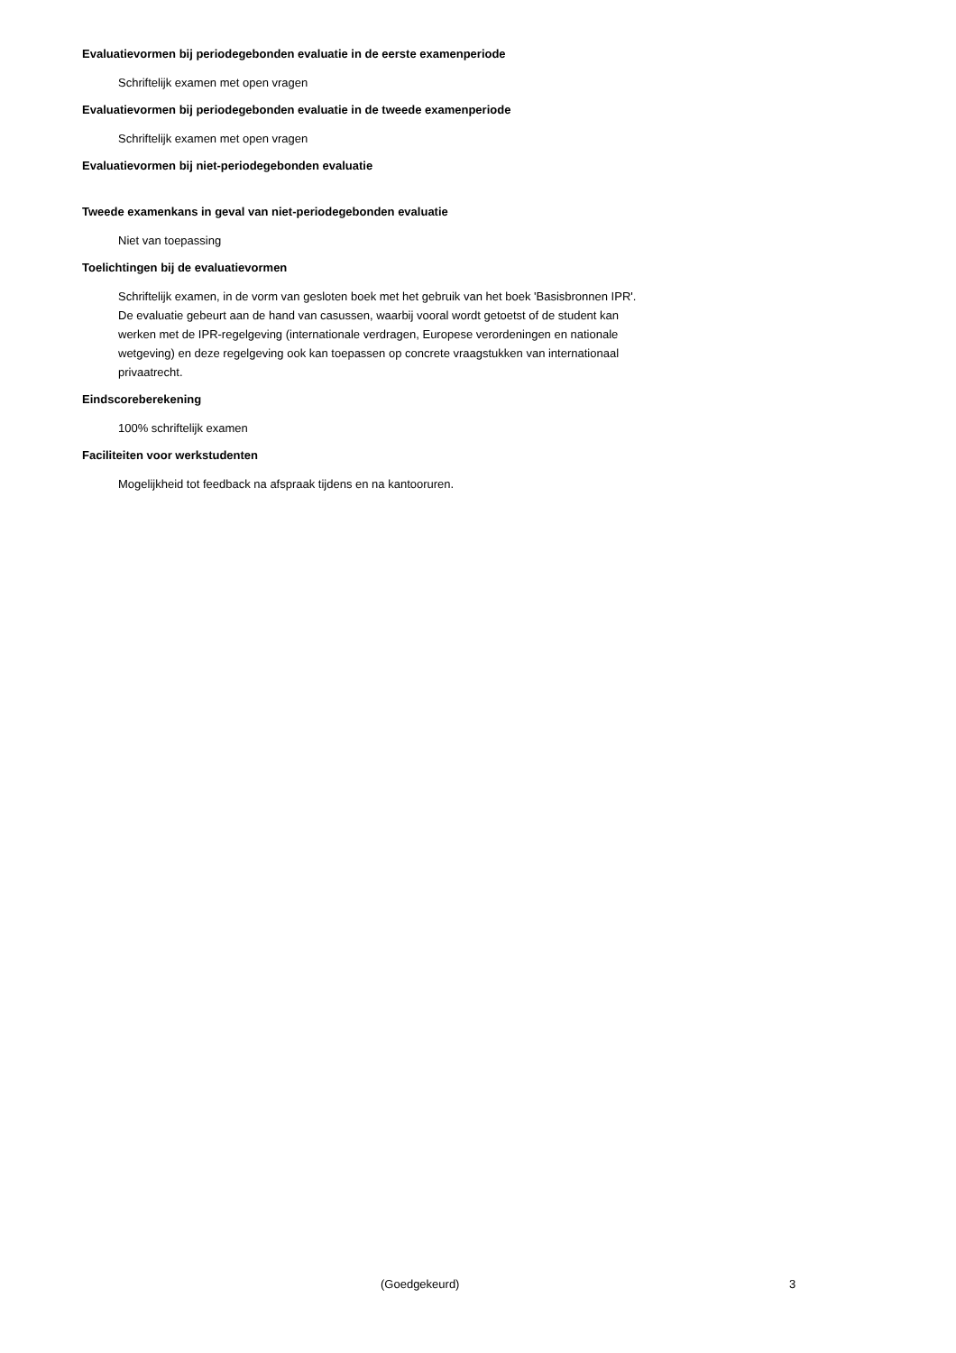Evaluatievormen bij periodegebonden evaluatie in de eerste examenperiode
Schriftelijk examen met open vragen
Evaluatievormen bij periodegebonden evaluatie in de tweede examenperiode
Schriftelijk examen met open vragen
Evaluatievormen bij niet-periodegebonden evaluatie
Tweede examenkans in geval van niet-periodegebonden evaluatie
Niet van toepassing
Toelichtingen bij de evaluatievormen
Schriftelijk examen, in de vorm van gesloten boek met het gebruik van het boek 'Basisbronnen IPR'.
De evaluatie gebeurt aan de hand van casussen, waarbij vooral wordt getoetst of de student kan werken met de IPR-regelgeving (internationale verdragen, Europese verordeningen en nationale wetgeving) en deze regelgeving ook kan toepassen op concrete vraagstukken van internationaal privaatrecht.
Eindscoreberekening
100% schriftelijk examen
Faciliteiten voor werkstudenten
Mogelijkheid tot feedback na afspraak tijdens en na kantooruren.
(Goedgekeurd) 3